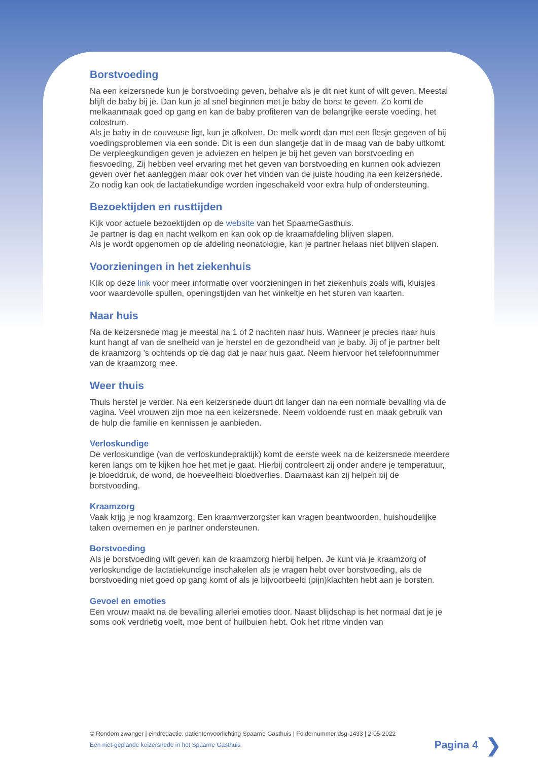Borstvoeding
Na een keizersnede kun je borstvoeding geven, behalve als je dit niet kunt of wilt geven. Meestal blijft de baby bij je. Dan kun je al snel beginnen met je baby de borst te geven. Zo komt de melkaanmaak goed op gang en kan de baby profiteren van de belangrijke eerste voeding, het colostrum.
Als je baby in de couveuse ligt, kun je afkolven. De melk wordt dan met een flesje gegeven of bij voedingsproblemen via een sonde. Dit is een dun slangetje dat in de maag van de baby uitkomt.
De verpleegkundigen geven je adviezen en helpen je bij het geven van borstvoeding en flesvoeding. Zij hebben veel ervaring met het geven van borstvoeding en kunnen ook adviezen geven over het aanleggen maar ook over het vinden van de juiste houding na een keizersnede. Zo nodig kan ook de lactatiekundige worden ingeschakeld voor extra hulp of ondersteuning.
Bezoektijden en rusttijden
Kijk voor actuele bezoektijden op de website van het SpaarneGasthuis.
Je partner is dag en nacht welkom en kan ook op de kraamafdeling blijven slapen.
Als je wordt opgenomen op de afdeling neonatologie, kan je partner helaas niet blijven slapen.
Voorzieningen in het ziekenhuis
Klik op deze link voor meer informatie over voorzieningen in het ziekenhuis zoals wifi, kluisjes voor waardevolle spullen, openingstijden van het winkeltje en het sturen van kaarten.
Naar huis
Na de keizersnede mag je meestal na 1 of 2 nachten naar huis. Wanneer je precies naar huis kunt hangt af van de snelheid van je herstel en de gezondheid van je baby. Jij of je partner belt de kraamzorg ’s ochtends op de dag dat je naar huis gaat. Neem hiervoor het telefoonnummer van de kraamzorg mee.
Weer thuis
Thuis herstel je verder. Na een keizersnede duurt dit langer dan na een normale bevalling via de vagina. Veel vrouwen zijn moe na een keizersnede. Neem voldoende rust en maak gebruik van de hulp die familie en kennissen je aanbieden.
Verloskundige
De verloskundige (van de verloskundepraktijk) komt de eerste week na de keizersnede meerdere keren langs om te kijken hoe het met je gaat. Hierbij controleert zij onder andere je temperatuur, je bloeddruk, de wond, de hoeveelheid bloedverlies. Daarnaast kan zij helpen bij de borstvoeding.
Kraamzorg
Vaak krijg je nog kraamzorg. Een kraamverzorgster kan vragen beantwoorden, huishoudelijke taken overnemen en je partner ondersteunen.
Borstvoeding
Als je borstvoeding wilt geven kan de kraamzorg hierbij helpen. Je kunt via je kraamzorg of verloskundige de lactatiekundige inschakelen als je vragen hebt over borstvoeding, als de borstvoeding niet goed op gang komt of als je bijvoorbeeld (pijn)klachten hebt aan je borsten.
Gevoel en emoties
Een vrouw maakt na de bevalling allerlei emoties door. Naast blijdschap is het normaal dat je je soms ook verdrietig voelt, moe bent of huilbuien hebt. Ook het ritme vinden van
© Rondom zwanger | eindredactie: patiëntenvoorlichting Spaarne Gasthuis | Foldernummer dsg-1433 | 2-05-2022
Een niet-geplande keizersnede in het Spaarne Gasthuis
Pagina 4 ❯